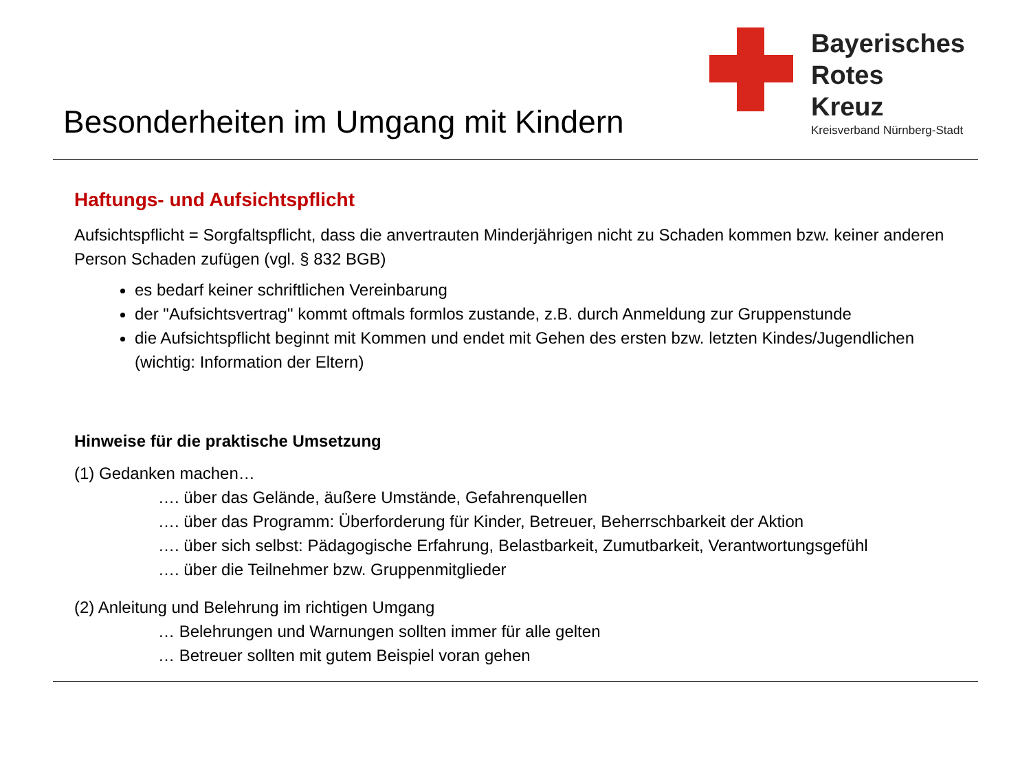Besonderheiten im Umgang mit Kindern
Bayerisches
Rotes
Kreuz
Kreisverband Nürnberg-Stadt
Haftungs- und Aufsichtspflicht
Aufsichtspflicht = Sorgfaltspflicht, dass die anvertrauten Minderjährigen nicht zu Schaden kommen bzw. keiner anderen Person Schaden zufügen (vgl. § 832 BGB)
es bedarf keiner schriftlichen Vereinbarung
der "Aufsichtsvertrag" kommt oftmals formlos zustande, z.B. durch Anmeldung zur Gruppenstunde
die Aufsichtspflicht beginnt mit Kommen und endet mit Gehen des ersten bzw. letzten Kindes/Jugendlichen (wichtig: Information der Eltern)
Hinweise für die praktische Umsetzung
(1) Gedanken machen…
…. über das Gelände, äußere Umstände, Gefahrenquellen
…. über das Programm: Überforderung für Kinder, Betreuer, Beherrschbarkeit der Aktion
…. über sich selbst: Pädagogische Erfahrung, Belastbarkeit, Zumutbarkeit, Verantwortungsgefühl
…. über die Teilnehmer bzw. Gruppenmitglieder
(2) Anleitung und Belehrung im richtigen Umgang
… Belehrungen und Warnungen sollten immer für alle gelten
… Betreuer sollten mit gutem Beispiel voran gehen